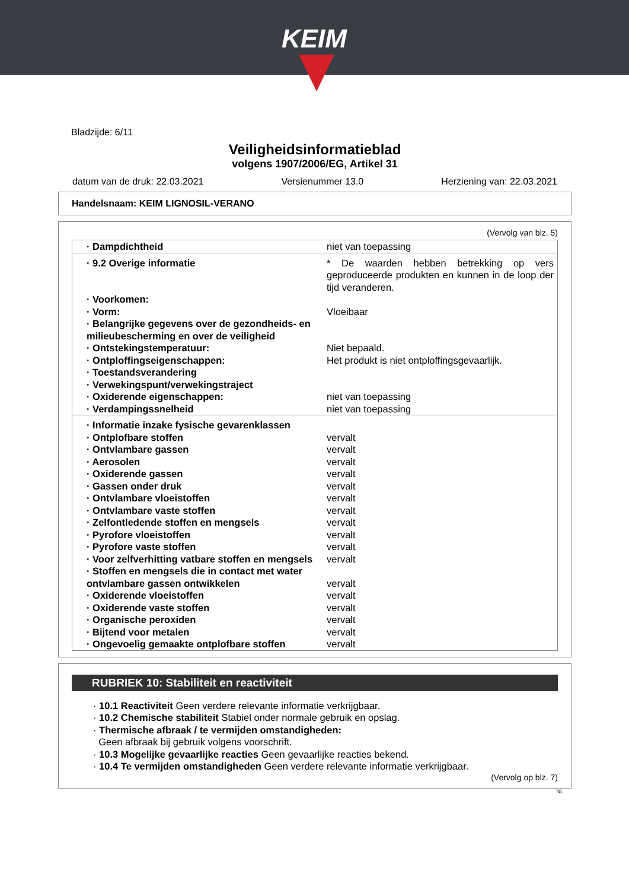KEIM
Bladzijde: 6/11
Veiligheidsinformatieblad
volgens 1907/2006/EG, Artikel 31
datum van de druk: 22.03.2021 Versienummer 13.0 Herziening van: 22.03.2021
Handelsnaam: KEIM LIGNOSIL-VERANO
(Vervolg van blz. 5)
| · Dampdichtheid | niet van toepassing |
| · 9.2 Overige informatie | * De waarden hebben betrekking op vers geproduceerde produkten en kunnen in de loop der tijd veranderen. |
| · Voorkomen: | |
| · Vorm: | Vloeibaar |
| · Belangrijke gegevens over de gezondheids- en milieubescherming en over de veiligheid | |
| · Ontstekingstemperatuur: | Niet bepaald. |
| · Ontploffingseigenschappen: | Het produkt is niet ontploffingsgevaarlijk. |
| · Toestandsverandering | |
| · Verwekingspunt/verwekingstraject | |
| · Oxiderende eigenschappen: | niet van toepassing |
| · Verdampingssnelheid | niet van toepassing |
| · Informatie inzake fysische gevarenklassen | |
| · Ontplofbare stoffen | vervalt |
| · Ontvlambare gassen | vervalt |
| · Aerosolen | vervalt |
| · Oxiderende gassen | vervalt |
| · Gassen onder druk | vervalt |
| · Ontvlambare vloeistoffen | vervalt |
| · Ontvlambare vaste stoffen | vervalt |
| · Zelfontledende stoffen en mengsels | vervalt |
| · Pyrofore vloeistoffen | vervalt |
| · Pyrofore vaste stoffen | vervalt |
| · Voor zelfverhitting vatbare stoffen en mengsels | vervalt |
| · Stoffen en mengsels die in contact met water ontvlambare gassen ontwikkelen | vervalt |
| · Oxiderende vloeistoffen | vervalt |
| · Oxiderende vaste stoffen | vervalt |
| · Organische peroxiden | vervalt |
| · Bijtend voor metalen | vervalt |
| · Ongevoelig gemaakte ontplofbare stoffen | vervalt |
RUBRIEK 10: Stabiliteit en reactiviteit
· 10.1 Reactiviteit Geen verdere relevante informatie verkrijgbaar.
· 10.2 Chemische stabiliteit Stabiel onder normale gebruik en opslag.
· Thermische afbraak / te vermijden omstandigheden:
Geen afbraak bij gebruik volgens voorschrift.
· 10.3 Mogelijke gevaarlijke reacties Geen gevaarlijke reacties bekend.
· 10.4 Te vermijden omstandigheden Geen verdere relevante informatie verkrijgbaar.
(Vervolg op blz. 7)
NL